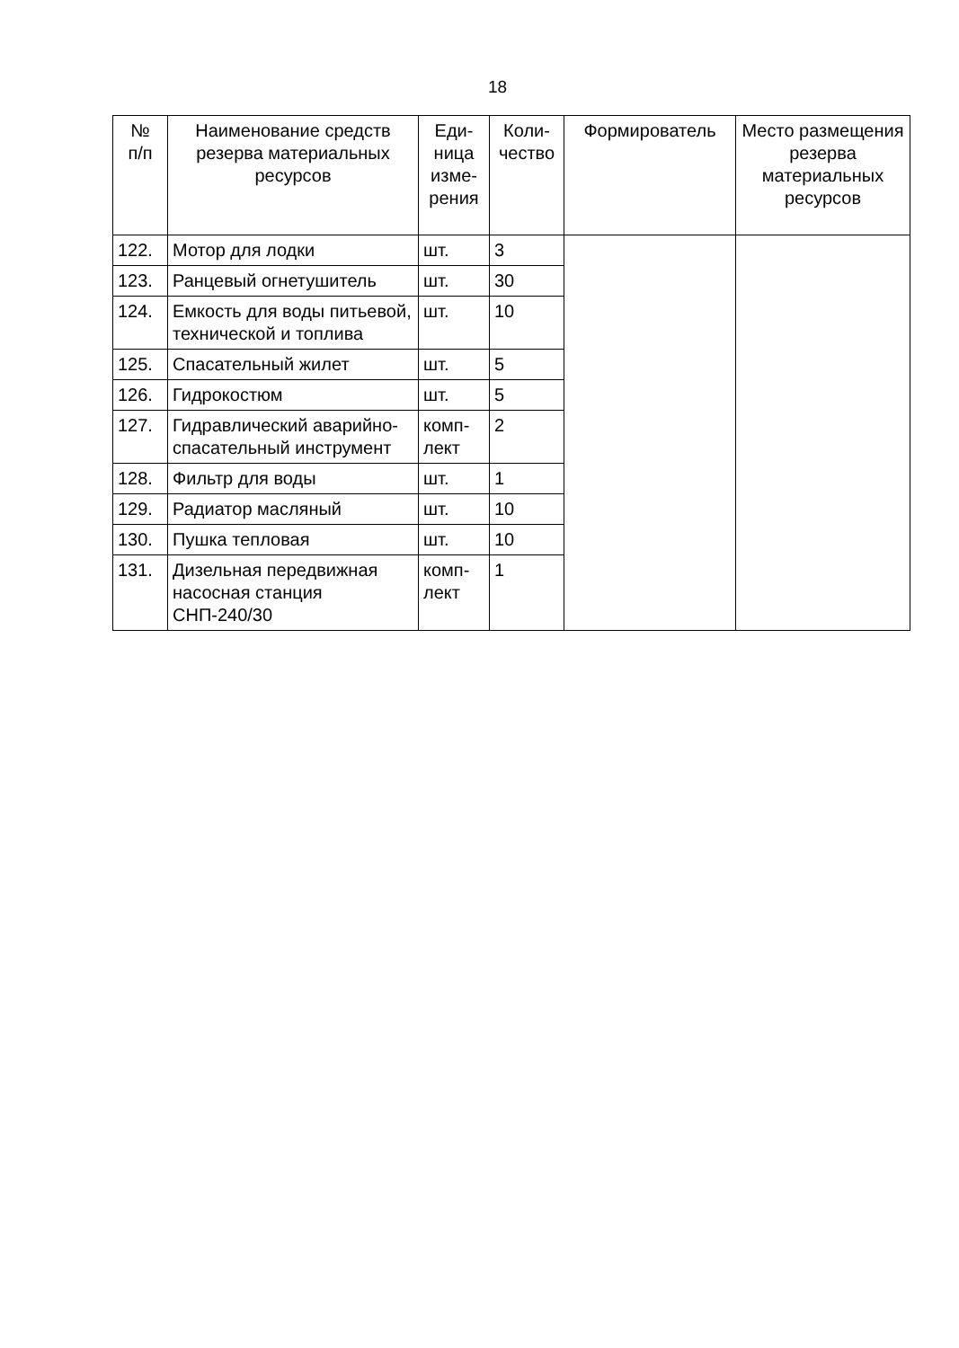18
| № п/п | Наименование средств резерва материальных ресурсов | Еди- ница изме- рения | Коли- чество | Формирователь | Место размещения резерва материальных ресурсов |
| --- | --- | --- | --- | --- | --- |
| 122. | Мотор для лодки | шт. | 3 | | |
| 123. | Ранцевый огнетушитель | шт. | 30 | | |
| 124. | Емкость для воды питьевой, технической и топлива | шт. | 10 | | |
| 125. | Спасательный жилет | шт. | 5 | | |
| 126. | Гидрокостюм | шт. | 5 | | |
| 127. | Гидравлический аварийно-спасательный инструмент | комп- лект | 2 | | |
| 128. | Фильтр для воды | шт. | 1 | | |
| 129. | Радиатор масляный | шт. | 10 | | |
| 130. | Пушка тепловая | шт. | 10 | | |
| 131. | Дизельная передвижная насосная станция СНП-240/30 | комп- лект | 1 | | |